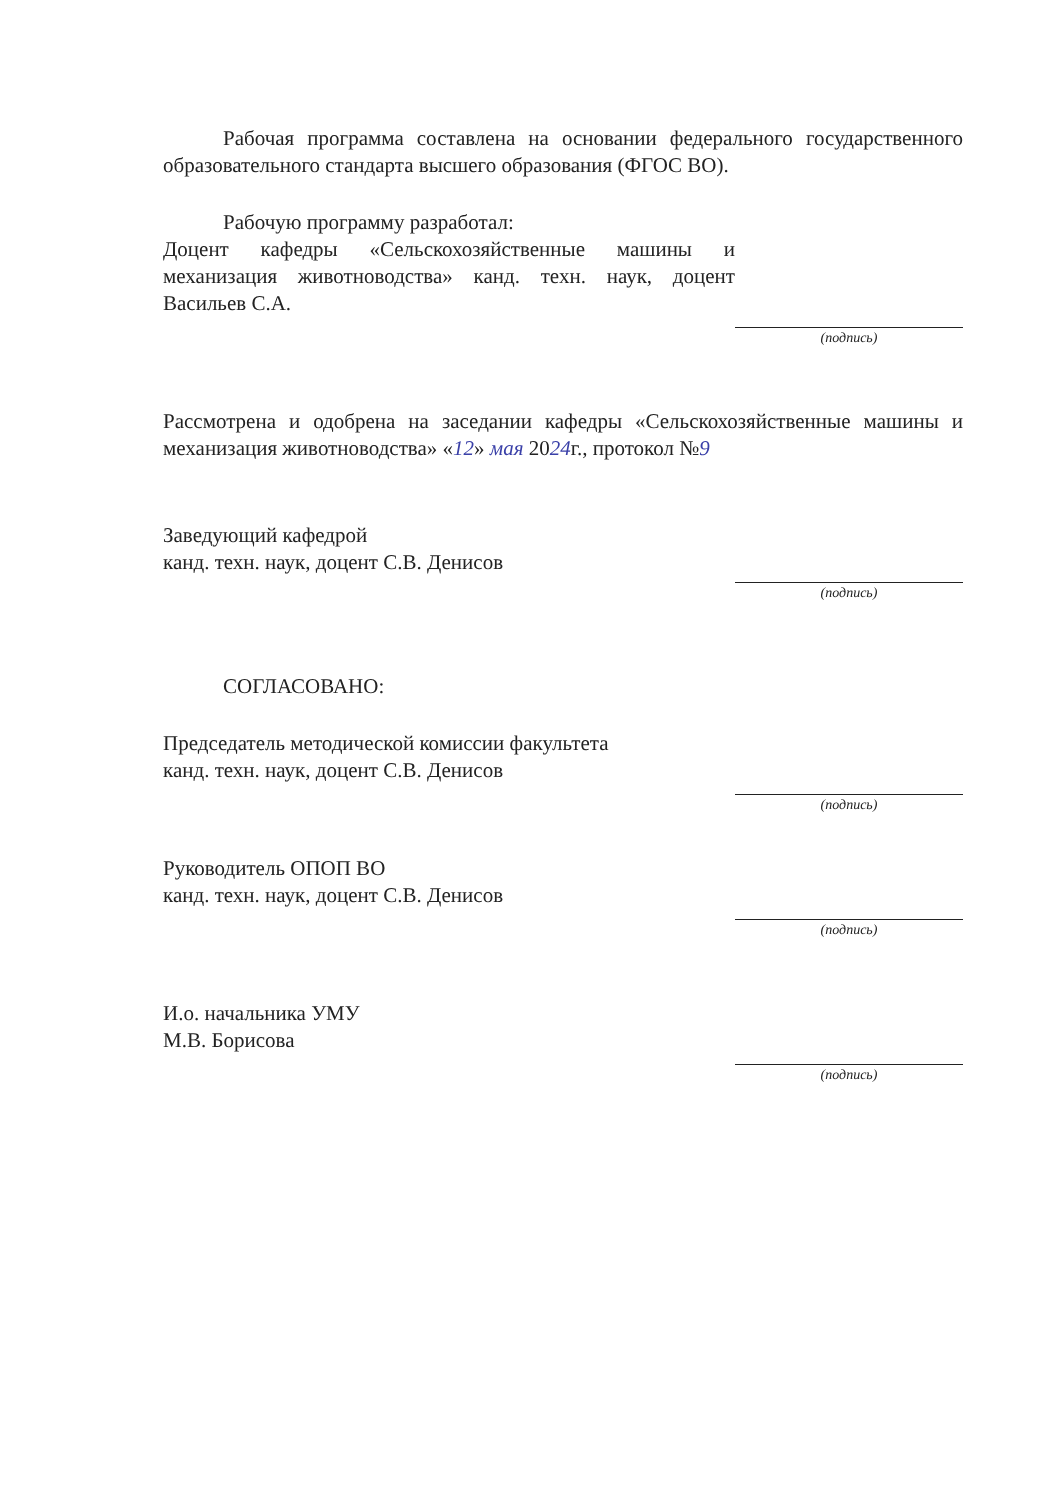Рабочая программа составлена на основании федерального государственного образовательного стандарта высшего образования (ФГОС ВО).
Рабочую программу разработал:
Доцент кафедры «Сельскохозяйственные машины и механизация животноводства» канд. техн. наук, доцент Васильев С.А.
(подпись)
Рассмотрена и одобрена на заседании кафедры «Сельскохозяйственные машины и механизация животноводства» «12» мая 2024г., протокол №9
Заведующий кафедрой
канд. техн. наук, доцент С.В. Денисов
(подпись)
СОГЛАСОВАНО:
Председатель методической комиссии факультета
канд. техн. наук, доцент С.В. Денисов
(подпись)
Руководитель ОПОП ВО
канд. техн. наук, доцент С.В. Денисов
(подпись)
И.о. начальника УМУ
М.В. Борисова
(подпись)